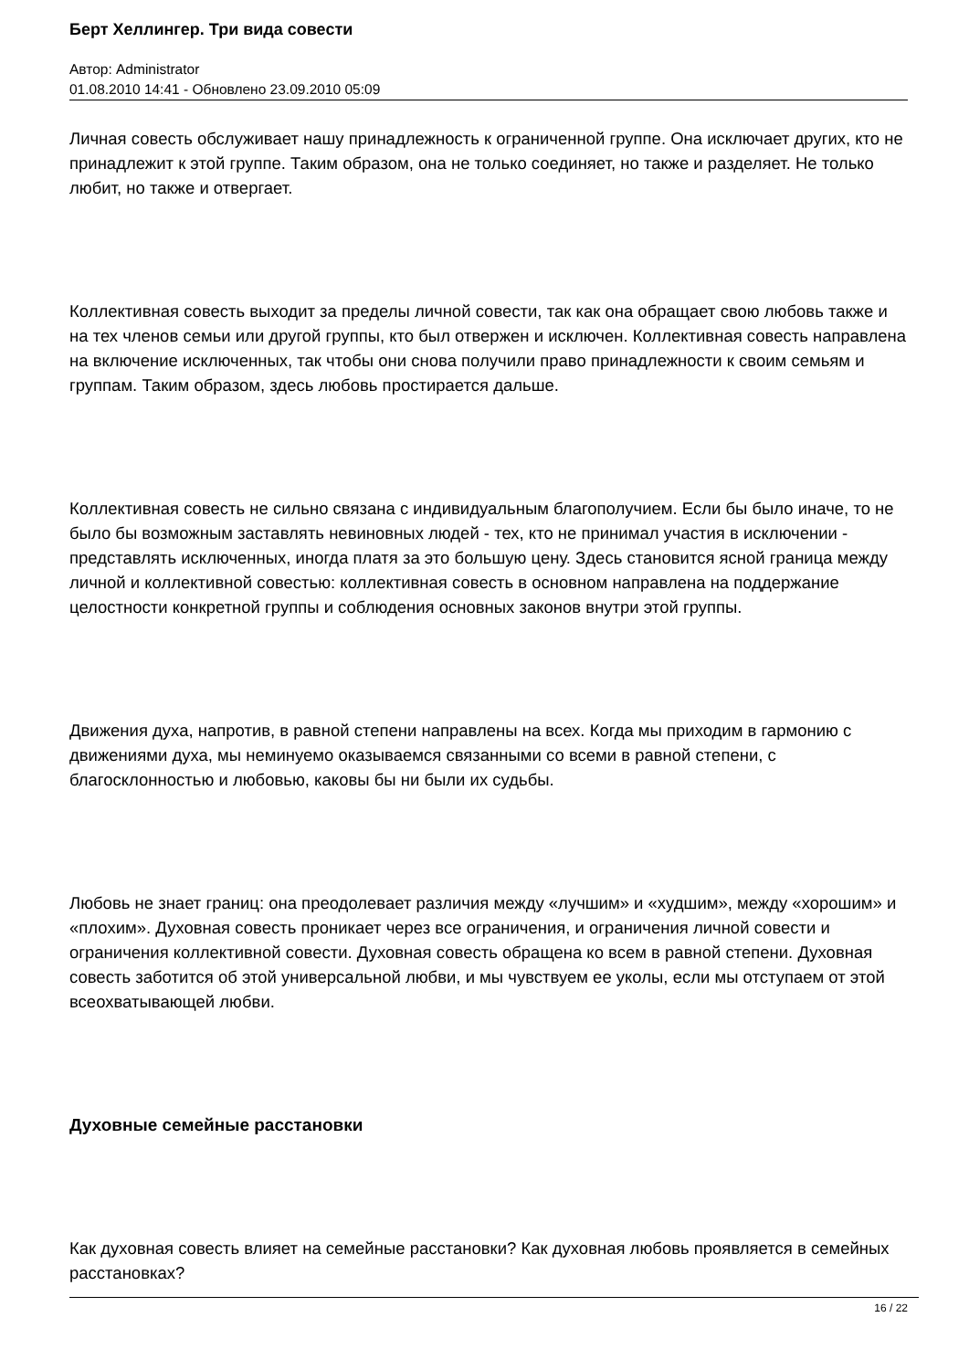Берт Хеллингер. Три вида совести
Автор: Administrator
01.08.2010 14:41 - Обновлено 23.09.2010 05:09
Личная совесть обслуживает нашу принадлежность к ограниченной группе. Она исключает других, кто не принадлежит к этой группе. Таким образом, она не только соединяет, но также и разделяет. Не только любит, но также и отвергает.
Коллективная совесть выходит за пределы личной совести, так как она обращает свою любовь также и на тех членов семьи или другой группы, кто был отвержен и исключен. Коллективная совесть направлена на включение исключенных, так чтобы они снова получили право принадлежности к своим семьям и группам. Таким образом, здесь любовь простирается дальше.
Коллективная совесть не сильно связана с индивидуальным благополучием. Если бы было иначе, то не было бы возможным заставлять невиновных людей - тех, кто не принимал участия в исключении - представлять исключенных, иногда платя за это большую цену. Здесь становится ясной граница между личной и коллективной совестью: коллективная совесть в основном направлена на поддержание целостности конкретной группы и соблюдения основных законов внутри этой группы.
Движения духа, напротив, в равной степени направлены на всех. Когда мы приходим в гармонию с движениями духа, мы неминуемо оказываемся связанными со всеми в равной степени, с благосклонностью и любовью, каковы бы ни были их судьбы.
Любовь не знает границ: она преодолевает различия между «лучшим» и «худшим», между «хорошим» и «плохим». Духовная совесть проникает через все ограничения, и ограничения личной совести и ограничения коллективной совести. Духовная совесть обращена ко всем в равной степени. Духовная совесть заботится об этой универсальной любви, и мы чувствуем ее уколы, если мы отступаем от этой всеохватывающей любви.
Духовные семейные расстановки
Как духовная совесть влияет на семейные расстановки? Как духовная любовь проявляется в семейных расстановках?
16 / 22